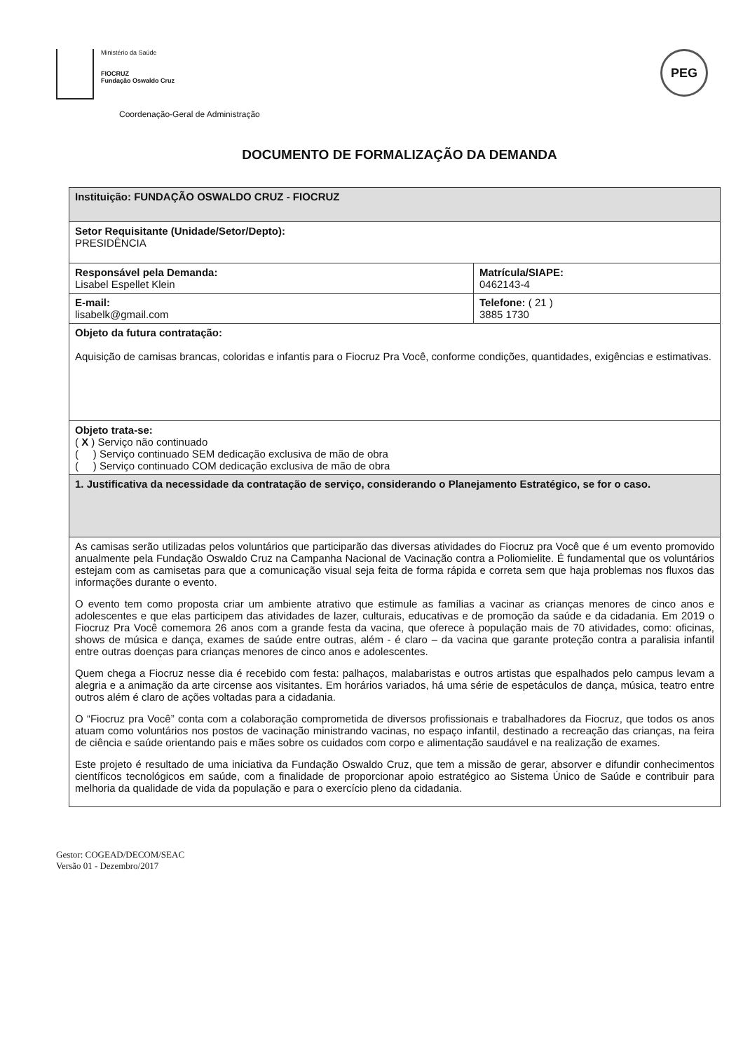Ministério da Saúde
FIOCRUZ
Fundação Oswaldo Cruz
Coordenação-Geral de Administração
PEG
DOCUMENTO DE FORMALIZAÇÃO DA DEMANDA
| Instituição: FUNDAÇÃO OSWALDO CRUZ - FIOCRUZ | |
| Setor Requisitante (Unidade/Setor/Depto): PRESIDÊNCIA | |
| Responsável pela Demanda: Lisabel Espellet Klein | Matrícula/SIAPE: 0462143-4 |
| E-mail: lisabelk@gmail.com | Telefone: ( 21 ) 3885 1730 |
| Objeto da futura contratação: Aquisição de camisas brancas, coloridas e infantis para o Fiocruz Pra Você, conforme condições, quantidades, exigências e estimativas. | |
| Objeto trata-se: ( X ) Serviço não continuado ( ) Serviço continuado SEM dedicação exclusiva de mão de obra ( ) Serviço continuado COM dedicação exclusiva de mão de obra | |
| 1. Justificativa da necessidade da contratação de serviço, considerando o Planejamento Estratégico, se for o caso. | |
| As camisas serão utilizadas pelos voluntários que participarão das diversas atividades do Fiocruz pra Você que é um evento promovido anualmente pela Fundação Oswaldo Cruz na Campanha Nacional de Vacinação contra a Poliomielite. É fundamental que os voluntários estejam com as camisetas para que a comunicação visual seja feita de forma rápida e correta sem que haja problemas nos fluxos das informações durante o evento. O evento tem como proposta criar um ambiente atrativo que estimule as famílias a vacinar as crianças menores de cinco anos e adolescentes e que elas participem das atividades de lazer, culturais, educativas e de promoção da saúde e da cidadania. Em 2019 o Fiocruz Pra Você comemora 26 anos com a grande festa da vacina, que oferece à população mais de 70 atividades, como: oficinas, shows de música e dança, exames de saúde entre outras, além - é claro – da vacina que garante proteção contra a paralisia infantil entre outras doenças para crianças menores de cinco anos e adolescentes. Quem chega a Fiocruz nesse dia é recebido com festa: palhaços, malabaristas e outros artistas que espalhados pelo campus levam a alegria e a animação da arte circense aos visitantes. Em horários variados, há uma série de espetáculos de dança, música, teatro entre outros além é claro de ações voltadas para a cidadania. O “Fiocruz pra Você” conta com a colaboração comprometida de diversos profissionais e trabalhadores da Fiocruz, que todos os anos atuam como voluntários nos postos de vacinação ministrando vacinas, no espaço infantil, destinado a recreação das crianças, na feira de ciência e saúde orientando pais e mães sobre os cuidados com corpo e alimentação saudável e na realização de exames. Este projeto é resultado de uma iniciativa da Fundação Oswaldo Cruz, que tem a missão de gerar, absorver e difundir conhecimentos científicos tecnológicos em saúde, com a finalidade de proporcionar apoio estratégico ao Sistema Único de Saúde e contribuir para melhoria da qualidade de vida da população e para o exercício pleno da cidadania. | |
Gestor: COGEAD/DECOM/SEAC
Versão 01 - Dezembro/2017